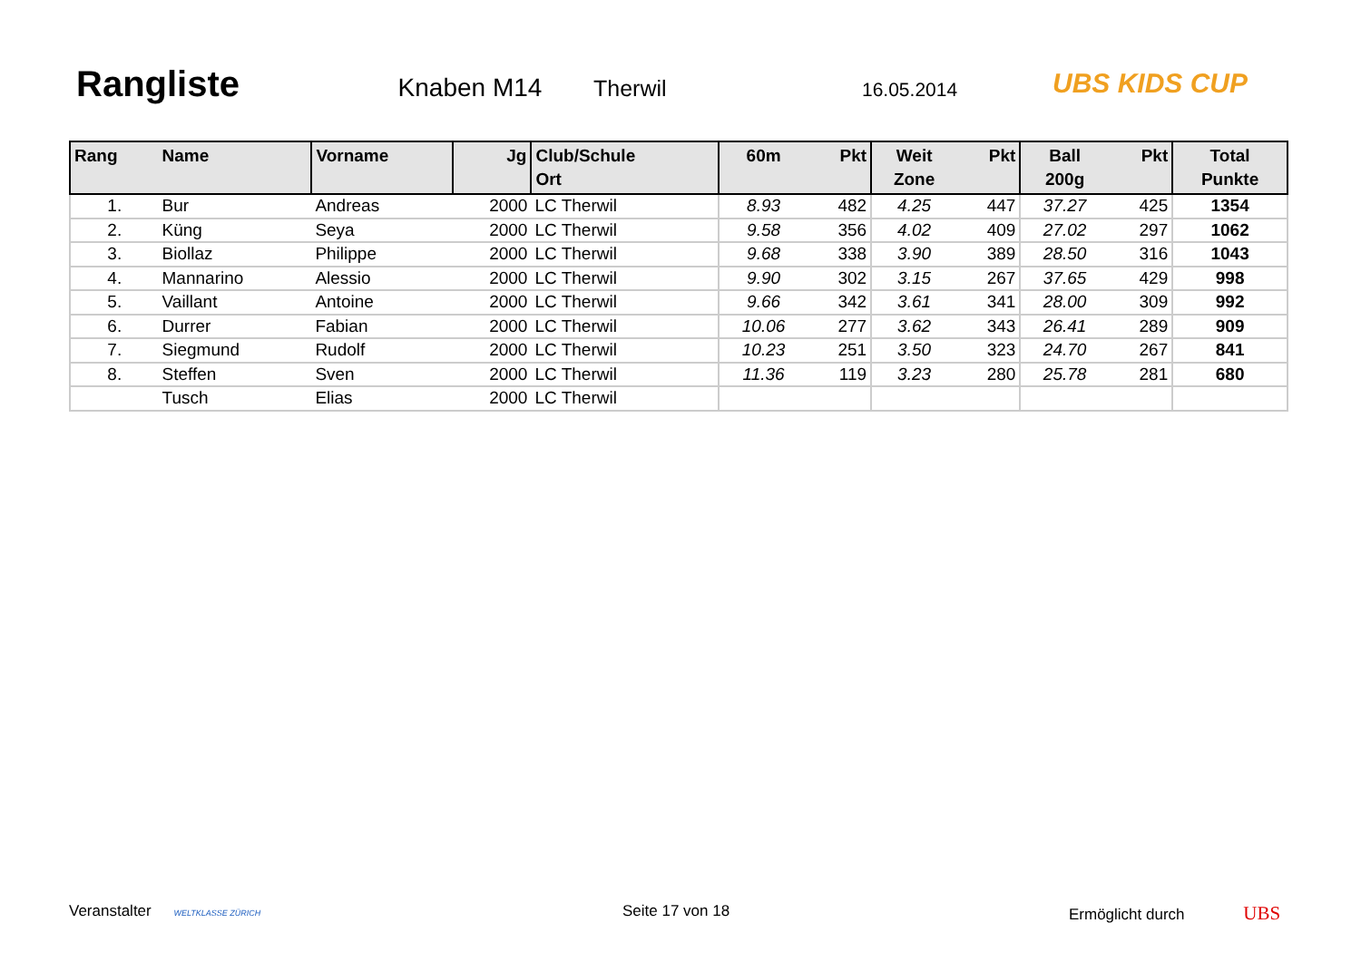Rangliste Knaben M14 Therwil 16.05.2014
UBS KIDS CUP
| Rang | Name | Vorname | Jg | Club/Schule Ort | 60m | Pkt | Weit Zone | Pkt | Ball 200g | Pkt | Total Punkte |
| --- | --- | --- | --- | --- | --- | --- | --- | --- | --- | --- | --- |
| 1. | Bur | Andreas | 2000 | LC Therwil | 8.93 | 482 | 4.25 | 447 | 37.27 | 425 | 1354 |
| 2. | Küng | Seya | 2000 | LC Therwil | 9.58 | 356 | 4.02 | 409 | 27.02 | 297 | 1062 |
| 3. | Biollaz | Philippe | 2000 | LC Therwil | 9.68 | 338 | 3.90 | 389 | 28.50 | 316 | 1043 |
| 4. | Mannarino | Alessio | 2000 | LC Therwil | 9.90 | 302 | 3.15 | 267 | 37.65 | 429 | 998 |
| 5. | Vaillant | Antoine | 2000 | LC Therwil | 9.66 | 342 | 3.61 | 341 | 28.00 | 309 | 992 |
| 6. | Durrer | Fabian | 2000 | LC Therwil | 10.06 | 277 | 3.62 | 343 | 26.41 | 289 | 909 |
| 7. | Siegmund | Rudolf | 2000 | LC Therwil | 10.23 | 251 | 3.50 | 323 | 24.70 | 267 | 841 |
| 8. | Steffen | Sven | 2000 | LC Therwil | 11.36 | 119 | 3.23 | 280 | 25.78 | 281 | 680 |
| | Tusch | Elias | 2000 | LC Therwil | | | | | | | |
Veranstalter WELTKLASSE ZÜRICH Seite 17 von 18 Ermöglicht durch UBS